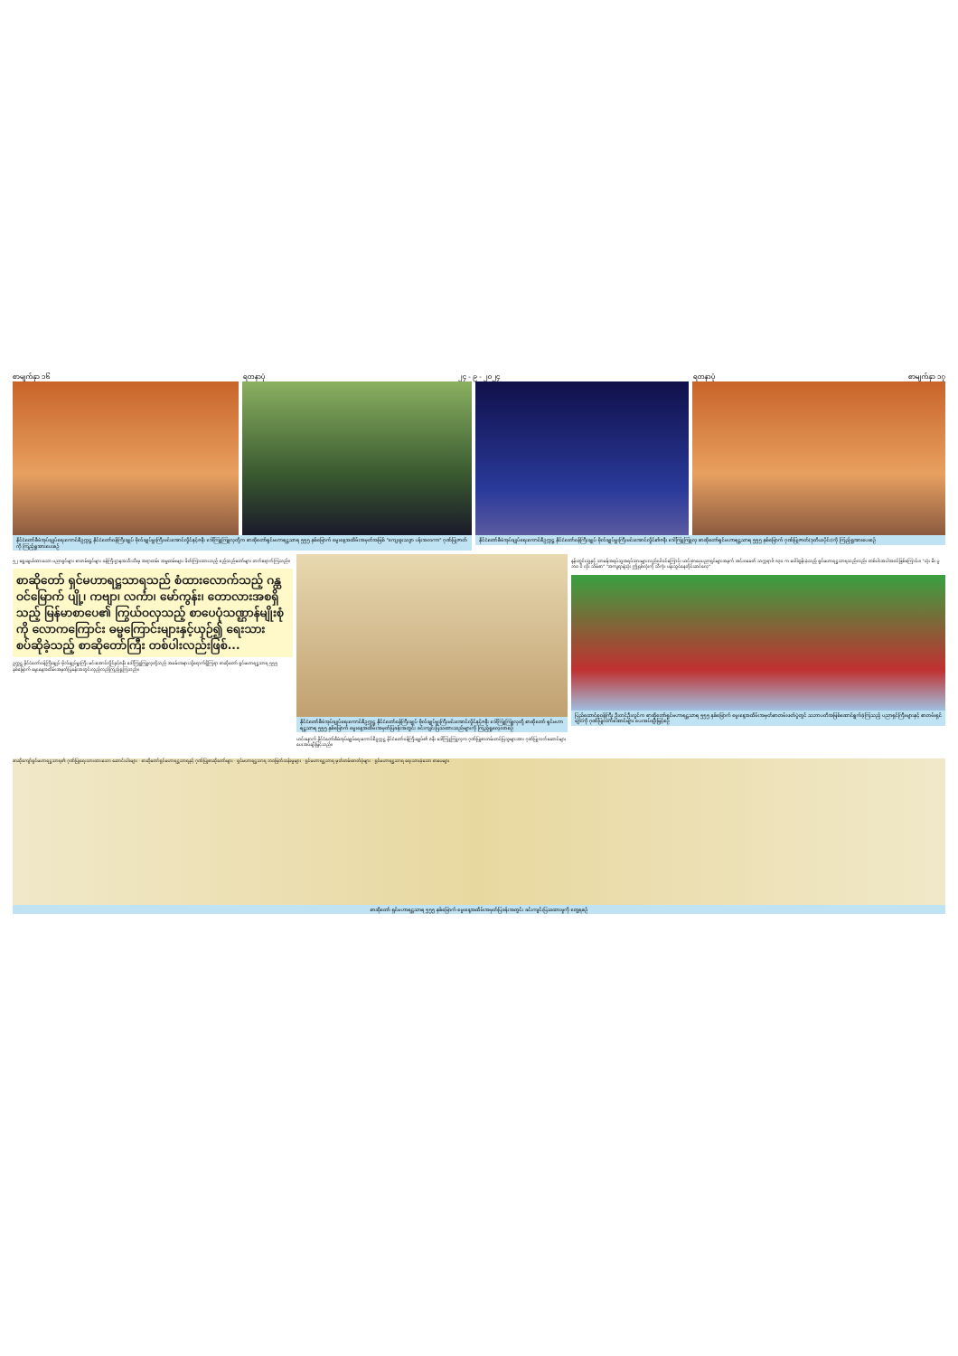စာမျက်နှာ ၁၆ ရတနာပုံ ၂၄ - ၉ - ၂၀၂၄ ရတနာပုံ စာမျက်နှာ ၁၇
နိုင်ငံတော်စီမံအုပ်ချုပ်ရေးကောင်စီဥက္ကဋ္ဌ နိုင်ငံတော်ဝန်ကြီးချုပ် ဗိုလ်ချုပ်မှူးကြီးမင်းအောင်လှိုင်နှင့်ဇနီး ဒေါ်ကြူကြူလှတို့က စာဆိုတော်ရှင်မဟာရဋ္ဌသာရ ၅၅၅ နှစ်မြောက် မွေးနေ့အထိမ်းအမှတ်အဖြစ် "ကျေးစူးသခွာ ပန်းအလကာ" ဂုဏ်ပြုဇာတ်ကို ကြည့်ရှုအားပေးစဉ်
နိုင်ငံတော်စီမံအုပ်ချုပ်ရေးကောင်စီဥက္ကဋ္ဌ နိုင်ငံတော်ဝန်ကြီးချုပ် ဗိုလ်ချုပ်မှူးကြီးမင်းအောင်လှိုင်၏ဇနီး ဒေါ်ကြူကြူလှ စာဆိုတော်ရှင်မဟာရဋ္ဌသာရ ၅၅၅ နှစ်မြောက် ဂုဏ်ပြုဇာတ်(ဒုတိယပိုင်း)ကို ကြည့်ရှုအားပေးစဉ်
၅၂ ရွေးချယ်ထားသော ပညာရှင်များ စာတမ်းရှင်များ ဝန်ကြီးဌာနအသီးသီးမှ အရာထမ်း အမှုထမ်းများ ဖိတ်ကြားထားသည့် ဧည့်သည်တော်များ တက်ရောက်ကြသည်။
စာဆိုတော် ရှင်မဟာရဋ္ဌသာရသည် စံထားလောက်သည့် ဂန္ထဝင်မြောက် ပျို့၊ ကဗျာ၊ လင်္ကာ၊ မော်ကွန်း၊ တောလားအစရှိသည့် မြန်မာစာပေ၏ ကြွယ်ဝလှသည့် စာပေပုံသဏ္ဌာန်မျိုးစုံကို လောကကြောင်း ဓမ္မကြောင်းများနှင့်ယှဉ်၍ ရေးသားစပ်ဆိုခဲ့သည့် စာဆိုတော်ကြီး တစ်ပါးလည်းဖြစ်...
ဥက္ကဋ္ဌ နိုင်ငံတော်ဝန်ကြီးချုပ် ဗိုလ်ချုပ်မှူးကြီး မင်းအောင်လှိုင်နှင့်ဇနီး ဒေါ်ကြူကြူလှတို့သည် အခမ်းအနားသို့ရောက်ရှိကြရာ စာဆိုတော် ရှင်မဟာရဋ္ဌသာရ ၅၅၅ နှစ်မြောက် မွေးနေ့အထိမ်းအမှတ်ပြခန်းအတွင်းလှည့်လည်ကြည့်ရှုကြသည်။
နိုင်ငံတော်စီမံအုပ်ချုပ်ရေးကောင်စီဥက္ကဋ္ဌ နိုင်ငံတော်ဝန်ကြီးချုပ် ဗိုလ်ချုပ်မှူးကြီးမင်းအောင်လှိုင်နှင့်ဇနီး ဒေါ်ကြူကြူလှတို့ စာဆိုတော် ရှင်မဟာရဋ္ဌသာရ ၅၅၅ နှစ်မြောက် မွေးနေ့အထိမ်းအမှတ်ပြခန်းအတွင်း ခင်းကျင်းပြသထားသည်များကို ကြည့်ရှုလေ့လာစဉ်
ယင်းနောက် နိုင်ငံတော်စီမံအုပ်ချုပ်ရေးကောင်စီဥက္ကဋ္ဌ နိုင်ငံတော်ဝန်ကြီးချုပ်၏ ဇနီး ဒေါ်ကြူကြူလှက ဂုဏ်ပြုစာတမ်းတင်ပြသူများအား ဂုဏ်ပြုလက်ဆောင်များ ပေးအပ်ချီးမြှင့်သည်။
နန်းတွင်းသူနှင့် သာမန်အရပ်သူအရပ်သားများလည်းပါဝင်ကြောင်း ယင်းစာပေပညာရှင်များအနက် အင်းဝခေတ် သက္ကရာဇ် ၈၃၀ က ပေါ်ထွန်းခဲ့သည့် ရှင်မဟာရဋ္ဌသာရသည်လည်း တစ်ပါးအပါအဝင်ဖြစ်ကြောင်း။ "သုံး မီး ပူ ဘဝ ဝိ လိုး သိမ်စာ" "အကျရာနဲ့သုံး ဤရှစ်လုံးကို သီကုံး ပန်းသွင်နေတိုင်းဆင်လေ့"
ပြည်ထောင်စုဝန်ကြီး ဦးတင်ဦးလွင်က စာဆိုတော်ရှင်မဟာရဋ္ဌသာရ ၅၅၅ နှစ်မြောက် မွေးနေ့အထိမ်းအမှတ်စာတမ်းဖတ်ပွဲတွင် သဘာပတိအဖြစ်ဆောင်ရွက်ခဲ့ကြသည့် ပညာရှင်ကြီးများနှင့် စာတမ်းရှင်များကို ဂုဏ်ပြုလက်ဆောင်များ ပေးအပ်ချီးမြှင့်စဉ်
စာဆိုကျော်ရှင်မဟာရဋ္ဌသာရ၏ ဂုဏ်ပြုရေးသားထားသော ဆောင်းပါးများ · စာဆိုတော်ရှင်မဟာရဋ္ဌသာရနှင့် ဂုဏ်ပြုစာဆိုတော်များ · ရှင်မဟာရဋ္ဌသာရ ဘဝဖြတ်သန်းမှုများ · ရှင်မဟာရဋ္ဌသာရ မှတ်တမ်းဓာတ်ပုံများ · ရှင်မဟာရဋ္ဌသာရ ရေးသားခဲ့သော စာပေများ
စာဆိုတော် ရှင်မဟာရဋ္ဌသာရ ၅၅၅ နှစ်မြောက် မွေးနေ့အထိမ်းအမှတ်ပြခန်းအတွင်း ခင်းကျင်းပြသထားမှုကို တွေ့ရစဉ်